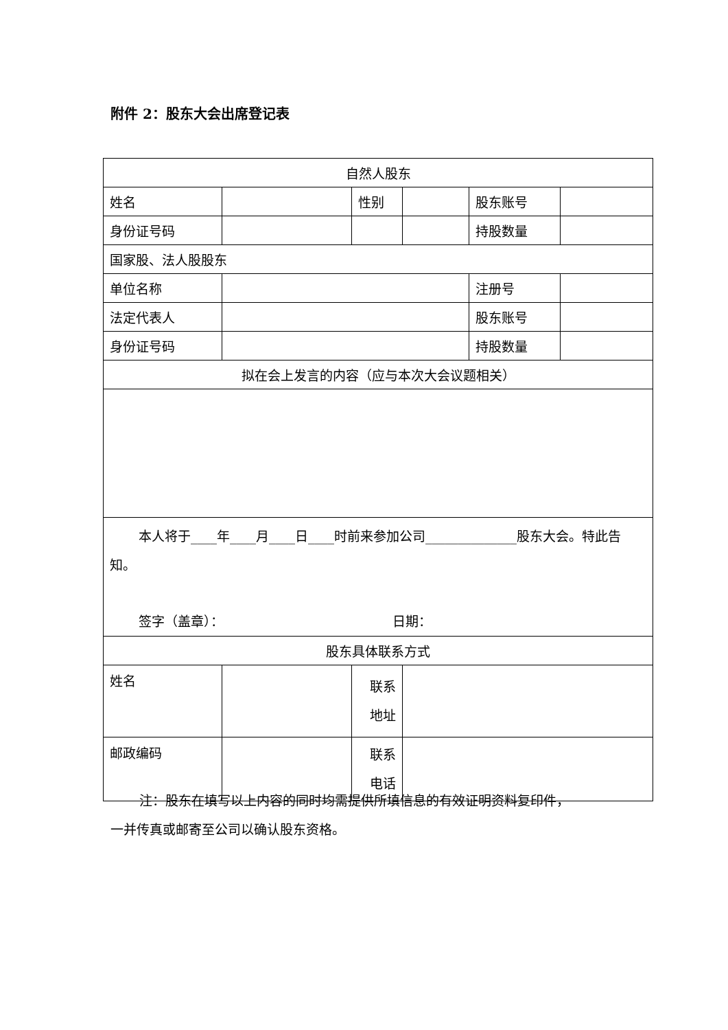附件 2：股东大会出席登记表
| 自然人股东 | | | | | |
| 姓名 | | 性别 | | 股东账号 | |
| 身份证号码 | | | | 持股数量 | |
| 国家股、法人股股东 | | | | | |
| 单位名称 | | | | 注册号 | |
| 法定代表人 | | | | 股东账号 | |
| 身份证号码 | | | | 持股数量 | |
| 拟在会上发言的内容（应与本次大会议题相关） | | | | | |
| 本人将于____年____月____日____时前来参加公司______________股东大会。特此告知。 签字（盖章）： 日期： | | | | | |
| 股东具体联系方式 | | | | | |
| 姓名 | | 联系 地址 | | | |
| 邮政编码 | | 联系 电话 | | | |
注：股东在填写以上内容的同时均需提供所填信息的有效证明资料复印件，
一并传真或邮寄至公司以确认股东资格。